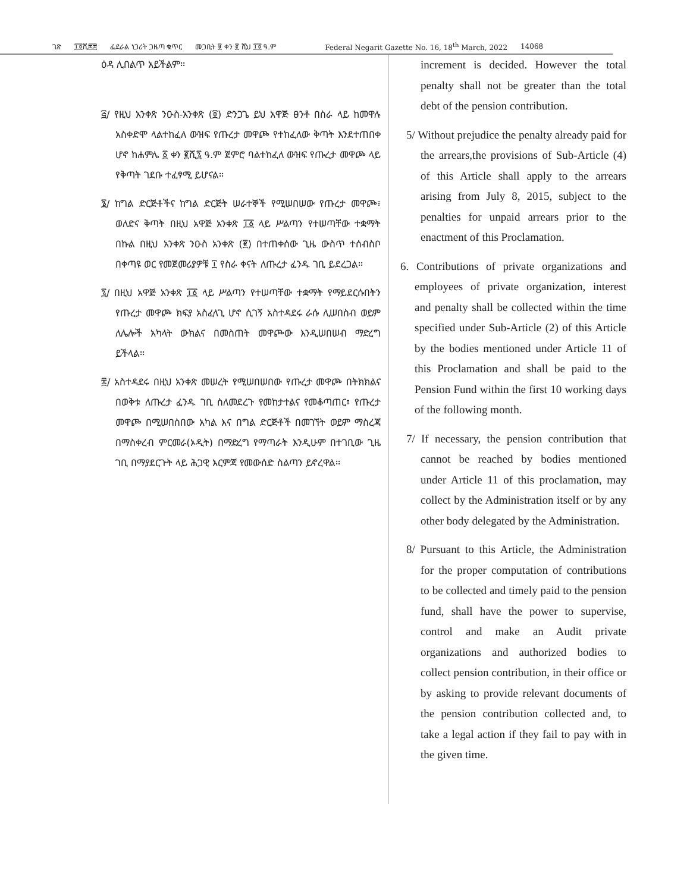ገጽ ፲፬ሺ፷፰ ፌደራል ነጋሪት ጋዜጣ ቁጥር መጋቢት ፱ ቀን ፪ ሺህ ፲፬ ዓ.ም Federal Negarit Gazette No. 16, 18<sup>th</sup> March, 2022 14068
ዕዳ ሊበልጥ አይችልም፡፡
፭/ የዚህ አንቀጽ ንዑስ-አንቀጽ (፬) ድንጋጌ ይህ አዋጅ ፀንቶ በስራ ላይ ከመዋሉ አስቀድሞ ላልተከፈለ ውዝፍ የጡረታ መዋጮ የተከፈለው ቅጣት እንደተጠበቀ ሆኖ ከሐምሌ ፩ ቀን ፪ሺ፯ ዓ.ም ጀምሮ ባልተከፈለ ውዝፍ የጡረታ መዋጮ ላይ የቅጣት ገደቡ ተፈፃሚ ይሆናል፡፡
፮/ ከግል ድርጅቶችና ከግል ድርጅት ሠራተኞች የሚሠበሠው የጡረታ መዋጮ፣ ወለድና ቅጣት በዚህ አዋጅ አንቀጽ ፲፩ ላይ ሥልጣን የተሠጣቸው ተቋማት በኩል በዚህ አንቀጽ ንዑስ አንቀጽ (፪) በተጠቀሰው ጊዜ ውስጥ ተሰብስቦ በቀጣዩ ወር የመጀመሪያዎቹ ፲ የስራ ቀናት ለጡረታ ፈንዱ ገቢ ይደረጋል፡፡
፯/ በዚህ አዋጅ አንቀጽ ፲፩ ላይ ሥልጣን የተሠጣቸው ተቋማት የማይደርሱበትን የጡረታ መዋጮ ክፍያ አስፈላጊ ሆኖ ሲገኝ አስተዳደሩ ራሱ ሊሠበስብ ወይም ለሌሎች አካላት ውክልና በመስጠት መዋጮው እንዲሠበሠብ ማድረግ ይችላል፡፡
፰/ አስተዳደሩ በዚህ አንቀጽ መሠረት የሚሠበሠበው የጡረታ መዋጮ በትክክልና በወቅቱ ለጡረታ ፈንዱ ገቢ ስለመደረጉ የመከታተልና የመቆጣጠር፣ የጡረታ መዋጮ በሚሠበስበው አካል እና በግል ድርጅቶች በመገኘት ወይም ማስረጃ በማስቀረብ ምርመራ(ኦዲት) በማድረግ የማጣራት እንዲሁም በተገቢው ጊዜ ገቢ በማያደርጉት ላይ ሕጋዊ እርምጃ የመውሰድ ስልጣን ይኖረዋል፡፡
increment is decided. However the total penalty shall not be greater than the total debt of the pension contribution.
5/ Without prejudice the penalty already paid for the arrears,the provisions of Sub-Article (4) of this Article shall apply to the arrears arising from July 8, 2015, subject to the penalties for unpaid arrears prior to the enactment of this Proclamation.
6. Contributions of private organizations and employees of private organization, interest and penalty shall be collected within the time specified under Sub-Article (2) of this Article by the bodies mentioned under Article 11 of this Proclamation and shall be paid to the Pension Fund within the first 10 working days of the following month.
7/ If necessary, the pension contribution that cannot be reached by bodies mentioned under Article 11 of this proclamation, may collect by the Administration itself or by any other body delegated by the Administration.
8/ Pursuant to this Article, the Administration for the proper computation of contributions to be collected and timely paid to the pension fund, shall have the power to supervise, control and make an Audit private organizations and authorized bodies to collect pension contribution, in their office or by asking to provide relevant documents of the pension contribution collected and, to take a legal action if they fail to pay with in the given time.